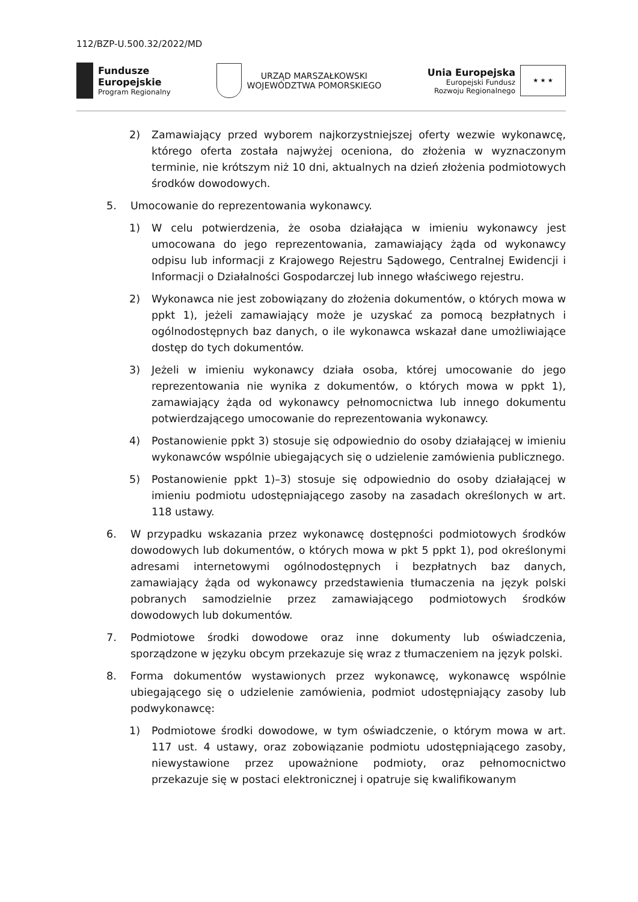112/BZP-U.500.32/2022/MD
Fundusze
Europejskie
Program Regionalny
URZĄD MARSZAŁKOWSKI
WOJEWÓDZTWA POMORSKIEGO
Unia Europejska
Europejski Fundusz
Rozwoju Regionalnego
★ ★ ★
2) Zamawiający przed wyborem najkorzystniejszej oferty wezwie wykonawcę, którego oferta została najwyżej oceniona, do złożenia w wyznaczonym terminie, nie krótszym niż 10 dni, aktualnych na dzień złożenia podmiotowych środków dowodowych.
5. Umocowanie do reprezentowania wykonawcy.
1) W celu potwierdzenia, że osoba działająca w imieniu wykonawcy jest umocowana do jego reprezentowania, zamawiający żąda od wykonawcy odpisu lub informacji z Krajowego Rejestru Sądowego, Centralnej Ewidencji i Informacji o Działalności Gospodarczej lub innego właściwego rejestru.
2) Wykonawca nie jest zobowiązany do złożenia dokumentów, o których mowa w ppkt 1), jeżeli zamawiający może je uzyskać za pomocą bezpłatnych i ogólnodostępnych baz danych, o ile wykonawca wskazał dane umożliwiające dostęp do tych dokumentów.
3) Jeżeli w imieniu wykonawcy działa osoba, której umocowanie do jego reprezentowania nie wynika z dokumentów, o których mowa w ppkt 1), zamawiający żąda od wykonawcy pełnomocnictwa lub innego dokumentu potwierdzającego umocowanie do reprezentowania wykonawcy.
4) Postanowienie ppkt 3) stosuje się odpowiednio do osoby działającej w imieniu wykonawców wspólnie ubiegających się o udzielenie zamówienia publicznego.
5) Postanowienie ppkt 1)–3) stosuje się odpowiednio do osoby działającej w imieniu podmiotu udostępniającego zasoby na zasadach określonych w art. 118 ustawy.
6. W przypadku wskazania przez wykonawcę dostępności podmiotowych środków dowodowych lub dokumentów, o których mowa w pkt 5 ppkt 1), pod określonymi adresami internetowymi ogólnodostępnych i bezpłatnych baz danych, zamawiający żąda od wykonawcy przedstawienia tłumaczenia na język polski pobranych samodzielnie przez zamawiającego podmiotowych środków dowodowych lub dokumentów.
7. Podmiotowe środki dowodowe oraz inne dokumenty lub oświadczenia, sporządzone w języku obcym przekazuje się wraz z tłumaczeniem na język polski.
8. Forma dokumentów wystawionych przez wykonawcę, wykonawcę wspólnie ubiegającego się o udzielenie zamówienia, podmiot udostępniający zasoby lub podwykonawcę:
1) Podmiotowe środki dowodowe, w tym oświadczenie, o którym mowa w art. 117 ust. 4 ustawy, oraz zobowiązanie podmiotu udostępniającego zasoby, niewystawione przez upoważnione podmioty, oraz pełnomocnictwo przekazuje się w postaci elektronicznej i opatruje się kwalifikowanym